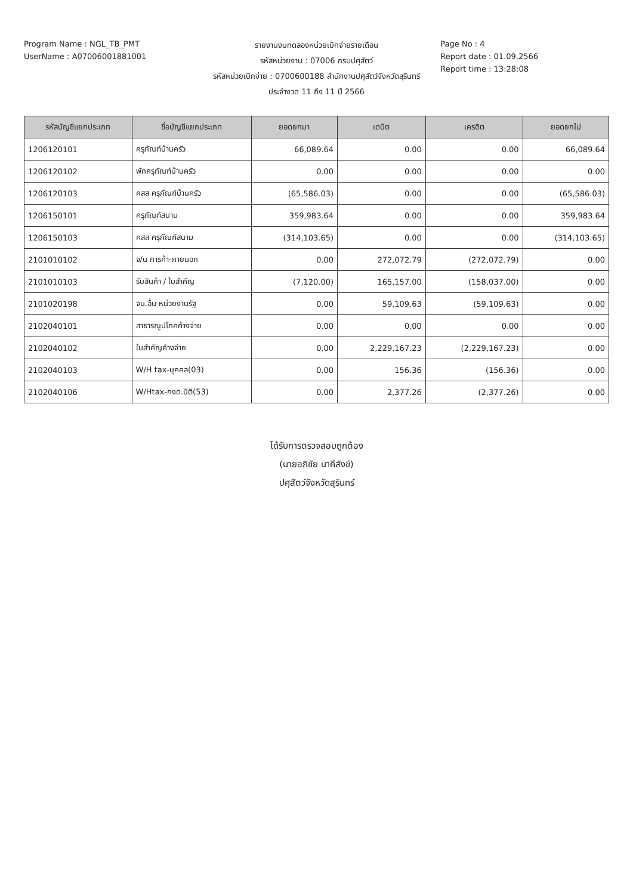Program Name : NGL_TB_PMT
UserName : A07006001881001
รายงานงบทดลองหน่วยเบิกจ่ายรายเดือน
รหัสหน่วยงาน : 07006 กรมปศุสัตว์
รหัสหน่วยเบิกจ่าย : 0700600188 สำนักงานปศุสัตว์จังหวัดสุรินทร์
ประจำงวด 11 ถึง 11 ปี 2566
Page No : 4
Report date : 01.09.2566
Report time : 13:28:08
| รหัสบัญชีแยกประเภท | ชื่อบัญชีแยกประเภท | ยอดยกมา | เดบิต | เครดิต | ยอดยกไป |
| --- | --- | --- | --- | --- | --- |
| 1206120101 | ครุภัณฑ์บ้านครัว | 66,089.64 | 0.00 | 0.00 | 66,089.64 |
| 1206120102 | พักครุภัณฑ์บ้านครัว | 0.00 | 0.00 | 0.00 | 0.00 |
| 1206120103 | คสส ครุภัณฑ์บ้านครัว | (65,586.03) | 0.00 | 0.00 | (65,586.03) |
| 1206150101 | ครุภัณฑ์สนาม | 359,983.64 | 0.00 | 0.00 | 359,983.64 |
| 1206150103 | คสส ครุภัณฑ์สนาม | (314,103.65) | 0.00 | 0.00 | (314,103.65) |
| 2101010102 | จ/น การค้า-ภายนอก | 0.00 | 272,072.79 | (272,072.79) | 0.00 |
| 2101010103 | รับสินค้า / ใบสำคัญ | (7,120.00) | 165,157.00 | (158,037.00) | 0.00 |
| 2101020198 | จน.อื่น-หน่วยงานรัฐ | 0.00 | 59,109.63 | (59,109.63) | 0.00 |
| 2102040101 | สาธารณูปโภคค้างจ่าย | 0.00 | 0.00 | 0.00 | 0.00 |
| 2102040102 | ใบสำคัญค้างจ่าย | 0.00 | 2,229,167.23 | (2,229,167.23) | 0.00 |
| 2102040103 | W/H tax-บุคคล(03) | 0.00 | 156.36 | (156.36) | 0.00 |
| 2102040106 | W/Htax-กงด.นิติ(53) | 0.00 | 2,377.26 | (2,377.26) | 0.00 |
ได้รับการตรวจสอบถูกต้อง
(นายอภิชัย นาคีสังข์)
ปศุสัตว์จังหวัดสุรินทร์